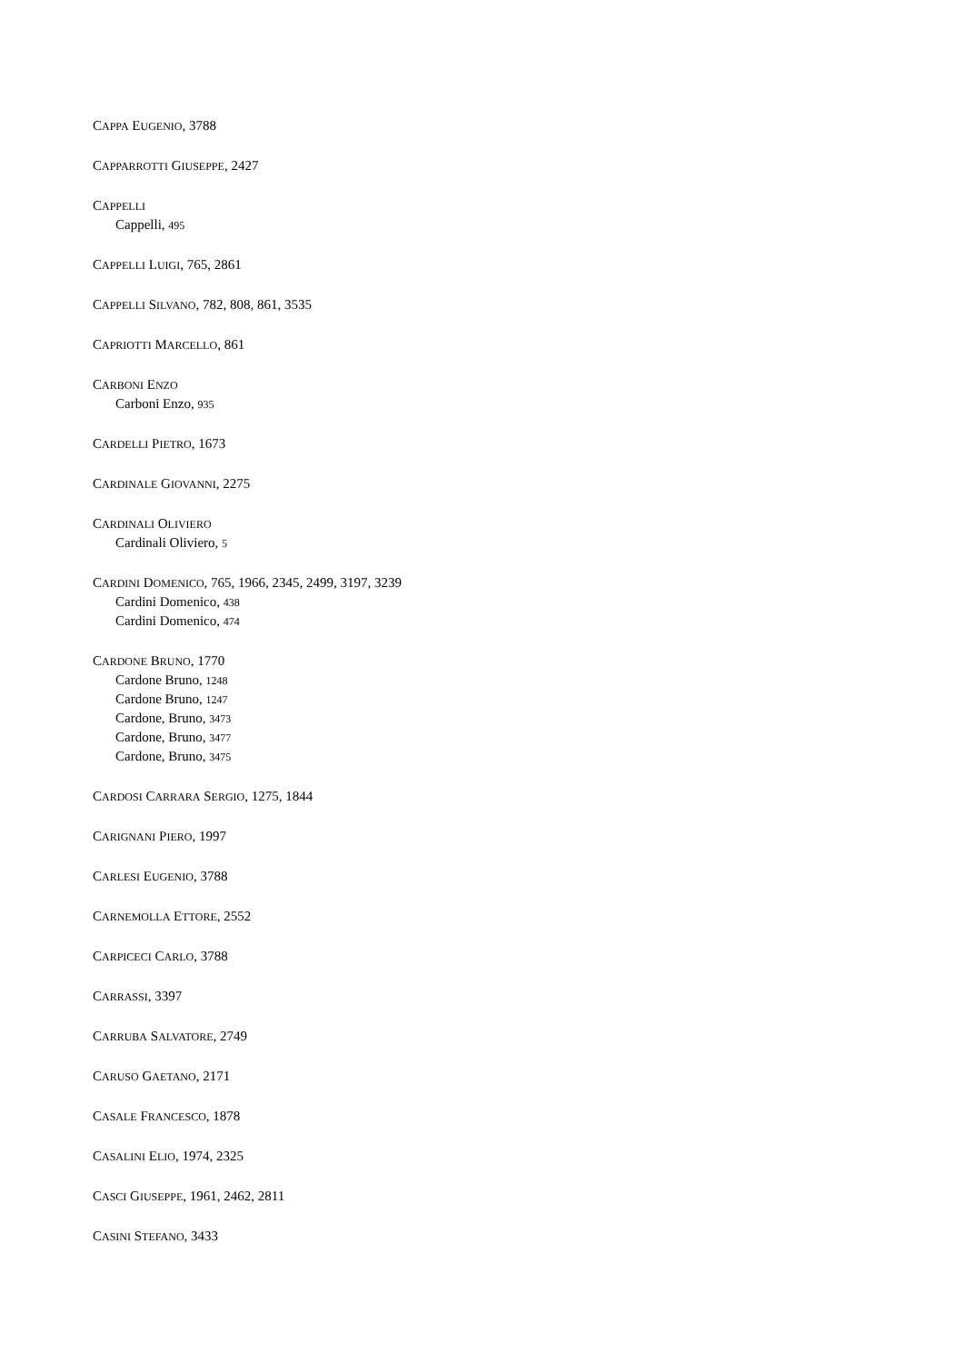CAPPA EUGENIO, 3788
CAPPARROTTI GIUSEPPE, 2427
CAPPELLI
Cappelli, 495
CAPPELLI LUIGI, 765, 2861
CAPPELLI SILVANO, 782, 808, 861, 3535
CAPRIOTTI MARCELLO, 861
CARBONI ENZO
Carboni Enzo, 935
CARDELLI PIETRO, 1673
CARDINALE GIOVANNI, 2275
CARDINALI OLIVIERO
Cardinali Oliviero, 5
CARDINI DOMENICO, 765, 1966, 2345, 2499, 3197, 3239
Cardini Domenico, 438
Cardini Domenico, 474
CARDONE BRUNO, 1770
Cardone Bruno, 1248
Cardone Bruno, 1247
Cardone, Bruno, 3473
Cardone, Bruno, 3477
Cardone, Bruno, 3475
CARDOSI CARRARA SERGIO, 1275, 1844
CARIGNANI PIERO, 1997
CARLESI EUGENIO, 3788
CARNEMOLLA ETTORE, 2552
CARPICECI CARLO, 3788
CARRASSI, 3397
CARRUBA SALVATORE, 2749
CARUSO GAETANO, 2171
CASALE FRANCESCO, 1878
CASALINI ELIO, 1974, 2325
CASCI GIUSEPPE, 1961, 2462, 2811
CASINI STEFANO, 3433